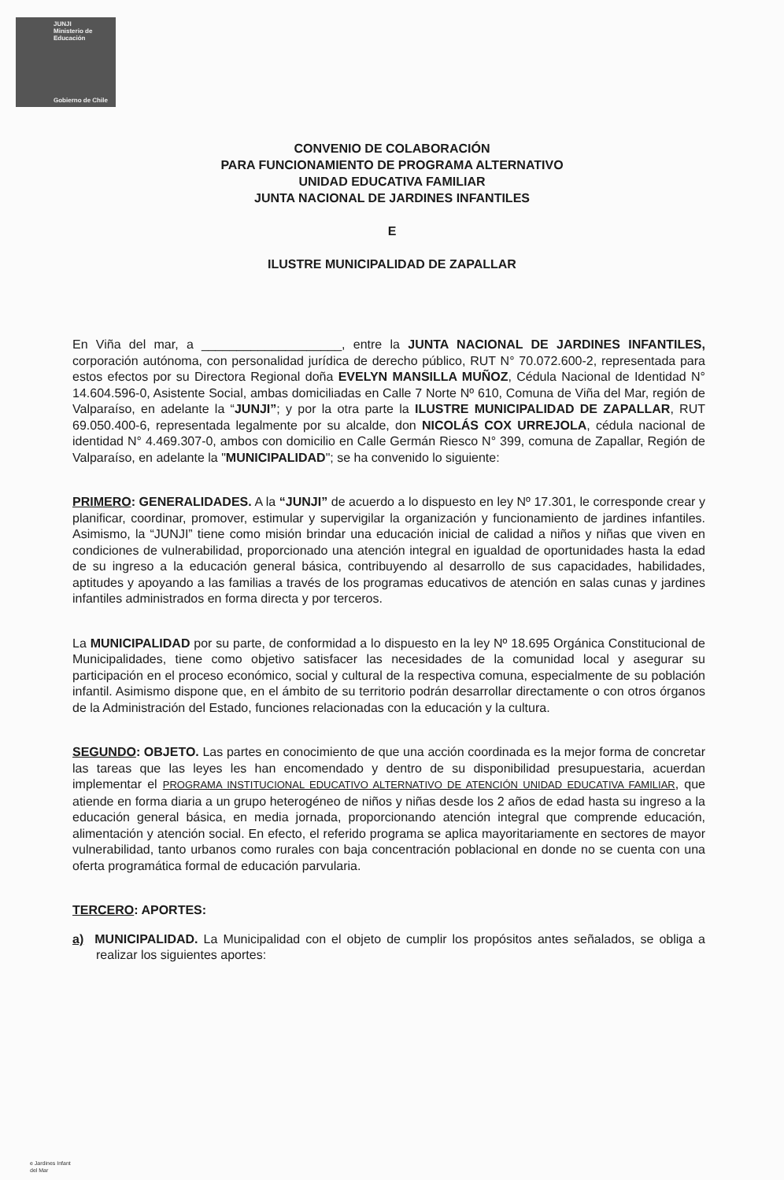JUNJI
Ministerio de
Educación
Gobierno de Chile
CONVENIO DE COLABORACIÓN
PARA FUNCIONAMIENTO DE PROGRAMA ALTERNATIVO
UNIDAD EDUCATIVA FAMILIAR
JUNTA NACIONAL DE JARDINES INFANTILES
E
ILUSTRE MUNICIPALIDAD DE ZAPALLAR
En Viña del mar, a ____________________, entre la JUNTA NACIONAL DE JARDINES INFANTILES, corporación autónoma, con personalidad jurídica de derecho público, RUT N° 70.072.600-2, representada para estos efectos por su Directora Regional doña EVELYN MANSILLA MUÑOZ, Cédula Nacional de Identidad N° 14.604.596-0, Asistente Social, ambas domiciliadas en Calle 7 Norte Nº 610, Comuna de Viña del Mar, región de Valparaíso, en adelante la “JUNJI”; y por la otra parte la ILUSTRE MUNICIPALIDAD DE ZAPALLAR, RUT 69.050.400-6, representada legalmente por su alcalde, don NICOLÁS COX URREJOLA, cédula nacional de identidad N° 4.469.307-0, ambos con domicilio en Calle Germán Riesco N° 399, comuna de Zapallar, Región de Valparaíso, en adelante la "MUNICIPALIDAD"; se ha convenido lo siguiente:
PRIMERO: GENERALIDADES. A la “JUNJI” de acuerdo a lo dispuesto en ley Nº 17.301, le corresponde crear y planificar, coordinar, promover, estimular y supervigilar la organización y funcionamiento de jardines infantiles. Asimismo, la “JUNJI” tiene como misión brindar una educación inicial de calidad a niños y niñas que viven en condiciones de vulnerabilidad, proporcionado una atención integral en igualdad de oportunidades hasta la edad de su ingreso a la educación general básica, contribuyendo al desarrollo de sus capacidades, habilidades, aptitudes y apoyando a las familias a través de los programas educativos de atención en salas cunas y jardines infantiles administrados en forma directa y por terceros.
La MUNICIPALIDAD por su parte, de conformidad a lo dispuesto en la ley Nº 18.695 Orgánica Constitucional de Municipalidades, tiene como objetivo satisfacer las necesidades de la comunidad local y asegurar su participación en el proceso económico, social y cultural de la respectiva comuna, especialmente de su población infantil. Asimismo dispone que, en el ámbito de su territorio podrán desarrollar directamente o con otros órganos de la Administración del Estado, funciones relacionadas con la educación y la cultura.
SEGUNDO: OBJETO. Las partes en conocimiento de que una acción coordinada es la mejor forma de concretar las tareas que las leyes les han encomendado y dentro de su disponibilidad presupuestaria, acuerdan implementar el PROGRAMA INSTITUCIONAL EDUCATIVO ALTERNATIVO DE ATENCIÓN UNIDAD EDUCATIVA FAMILIAR, que atiende en forma diaria a un grupo heterogéneo de niños y niñas desde los 2 años de edad hasta su ingreso a la educación general básica, en media jornada, proporcionando atención integral que comprende educación, alimentación y atención social. En efecto, el referido programa se aplica mayoritariamente en sectores de mayor vulnerabilidad, tanto urbanos como rurales con baja concentración poblacional en donde no se cuenta con una oferta programática formal de educación parvularia.
TERCERO: APORTES:
a) MUNICIPALIDAD. La Municipalidad con el objeto de cumplir los propósitos antes señalados, se obliga a realizar los siguientes aportes:
e Jardines Infant
del Mar